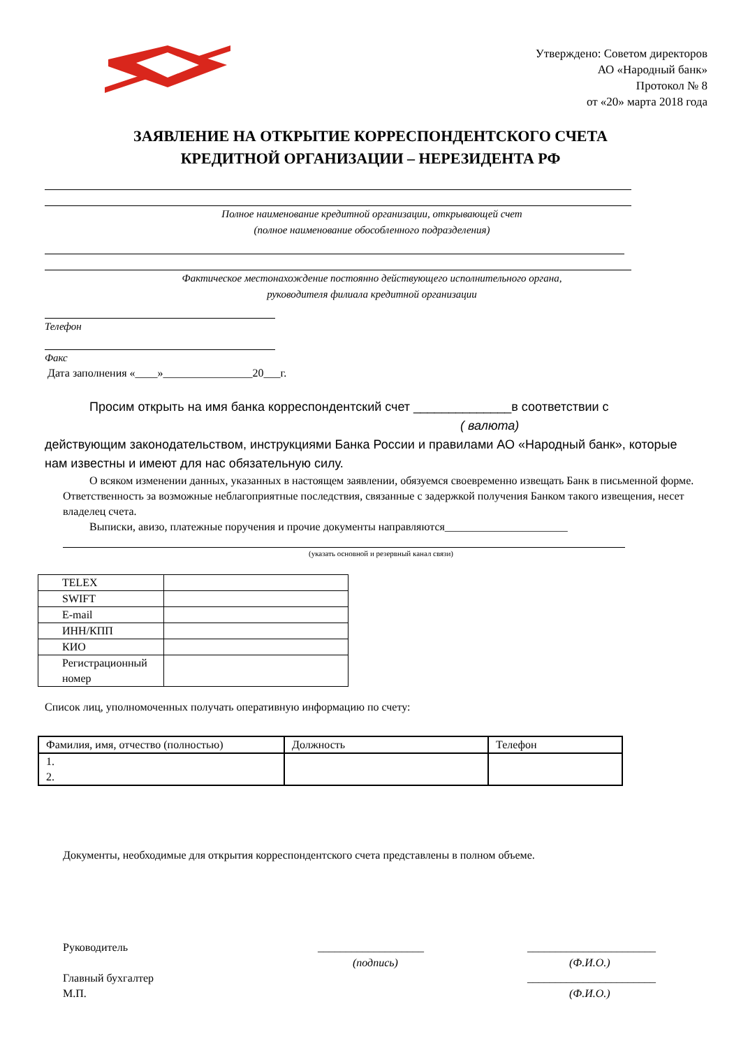Утверждено: Советом директоров
АО «Народный банк»
Протокол № 8
от «20» марта 2018 года
ЗАЯВЛЕНИЕ НА ОТКРЫТИЕ КОРРЕСПОНДЕНТСКОГО СЧЕТА
КРЕДИТНОЙ ОРГАНИЗАЦИИ – НЕРЕЗИДЕНТА РФ
Полное наименование кредитной организации, открывающей счет
(полное наименование обособленного подразделения)
Фактическое местонахождение постоянно действующего исполнительного органа,
руководителя филиала кредитной организации
Телефон
Факс
Дата заполнения «____»________________20___г.
Просим открыть на имя банка корреспондентский счет ______________в соответствии с
( валюта)
действующим законодательством, инструкциями Банка России и правилами АО «Народный банк», которые нам известны и имеют для нас обязательную силу.
О всяком изменении данных, указанных в настоящем заявлении, обязуемся своевременно извещать Банк в письменной форме. Ответственность за возможные неблагоприятные последствия, связанные с задержкой получения Банком такого извещения, несет владелец счета.
Выписки, авизо, платежные поручения и прочие документы направляются______________________
(указать основной и резервный канал связи)
| TELEX | |
| SWIFT | |
| E-mail | |
| ИНН/КПП | |
| КИО | |
| Регистрационный номер | |
Список лиц, уполномоченных получать оперативную информацию по счету:
| Фамилия, имя, отчество (полностью) | Должность | Телефон |
| 1. 2. | | |
Документы, необходимые для открытия корреспондентского счета представлены в полном объеме.
Руководитель
___________________
_______________________
(подпись)
(Ф.И.О.)
Главный бухгалтер
_______________________
М.П.
(Ф.И.О.)